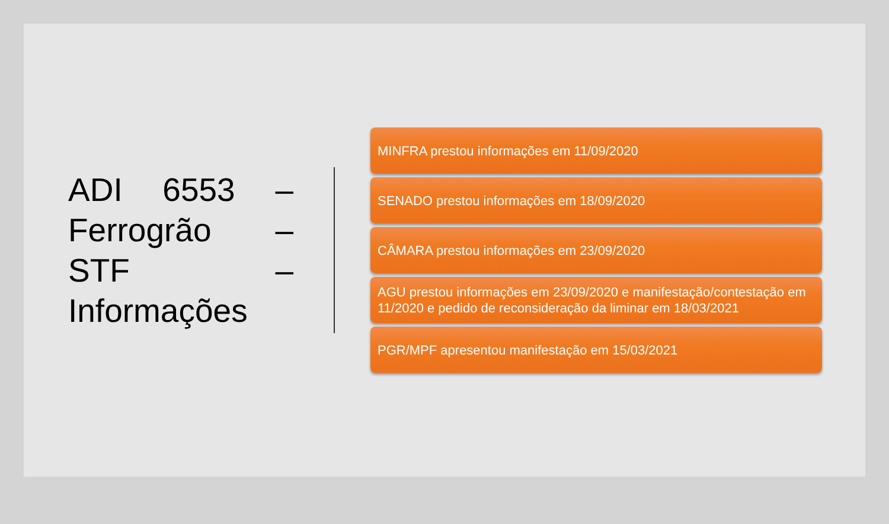ADI 6553 –
Ferrogrão –
STF –
Informações
MINFRA prestou informações em 11/09/2020
SENADO prestou informações em 18/09/2020
CÂMARA prestou informações em 23/09/2020
AGU prestou informações em 23/09/2020 e manifestação/contestação em 11/2020 e pedido de reconsideração da liminar em 18/03/2021
PGR/MPF apresentou manifestação em 15/03/2021